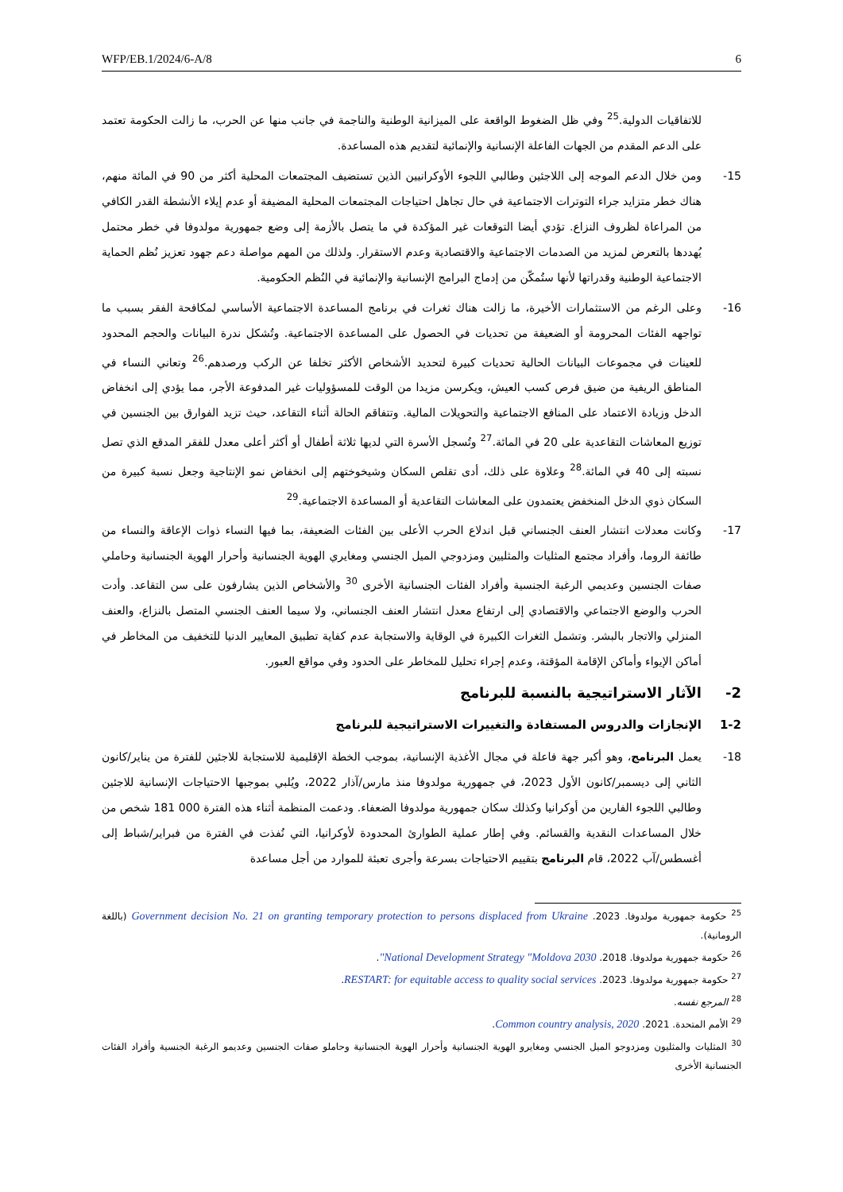WFP/EB.1/2024/6-A/8 6
للاتفاقيات الدولية.<sup>25</sup> وفي ظل الضغوط الواقعة على الميزانية الوطنية والناجمة في جانب منها عن الحرب، ما زالت الحكومة تعتمد على الدعم المقدم من الجهات الفاعلة الإنسانية والإنمائية لتقديم هذه المساعدة.
15- ومن خلال الدعم الموجه إلى اللاجئين وطالبي اللجوء الأوكرانيين الذين تستضيف المجتمعات المحلية أكثر من 90 في المائة منهم، هناك خطر متزايد جراء التوترات الاجتماعية في حال تجاهل احتياجات المجتمعات المحلية المضيفة أو عدم إيلاء الأنشطة القدر الكافي من المراعاة لظروف النزاع. تؤدي أيضا التوقعات غير المؤكدة في ما يتصل بالأزمة إلى وضع جمهورية مولدوفا في خطر محتمل يُهددها بالتعرض لمزيد من الصدمات الاجتماعية والاقتصادية وعدم الاستقرار. ولذلك من المهم مواصلة دعم جهود تعزيز نُظم الحماية الاجتماعية الوطنية وقدراتها لأنها ستُمكّن من إدماج البرامج الإنسانية والإنمائية في النُظم الحكومية.
16- وعلى الرغم من الاستثمارات الأخيرة، ما زالت هناك ثغرات في برنامج المساعدة الاجتماعية الأساسي لمكافحة الفقر بسبب ما تواجهه الفئات المحرومة أو الضعيفة من تحديات في الحصول على المساعدة الاجتماعية. وتُشكل ندرة البيانات والحجم المحدود للعينات في مجموعات البيانات الحالية تحديات كبيرة لتحديد الأشخاص الأكثر تخلفا عن الركب ورصدهم.<sup>26</sup> وتعاني النساء في المناطق الريفية من ضيق فرص كسب العيش، ويكرسن مزيدا من الوقت للمسؤوليات غير المدفوعة الأجر، مما يؤدي إلى انخفاض الدخل وزيادة الاعتماد على المنافع الاجتماعية والتحويلات المالية. وتتفاقم الحالة أثناء التقاعد، حيث تزيد الفوارق بين الجنسين في توزيع المعاشات التقاعدية على 20 في المائة.<sup>27</sup> وتُسجل الأسرة التي لديها ثلاثة أطفال أو أكثر أعلى معدل للفقر المدقع الذي تصل نسبته إلى 40 في المائة.<sup>28</sup> وعلاوة على ذلك، أدى تقلص السكان وشيخوختهم إلى انخفاض نمو الإنتاجية وجعل نسبة كبيرة من السكان ذوي الدخل المنخفض يعتمدون على المعاشات التقاعدية أو المساعدة الاجتماعية.<sup>29</sup>
17- وكانت معدلات انتشار العنف الجنساني قبل اندلاع الحرب الأعلى بين الفئات الضعيفة، بما فيها النساء ذوات الإعاقة والنساء من طائفة الروما، وأفراد مجتمع المثليات والمثليين ومزدوجي الميل الجنسي ومغايري الهوية الجنسانية وأحرار الهوية الجنسانية وحاملي صفات الجنسين وعديمي الرغبة الجنسية وأفراد الفئات الجنسانية الأخرى <sup>30</sup> والأشخاص الذين يشارفون على سن التقاعد. وأدت الحرب والوضع الاجتماعي والاقتصادي إلى ارتفاع معدل انتشار العنف الجنساني، ولا سيما العنف الجنسي المتصل بالنزاع، والعنف المنزلي والاتجار بالبشر. وتشمل الثغرات الكبيرة في الوقاية والاستجابة عدم كفاية تطبيق المعايير الدنيا للتخفيف من المخاطر في أماكن الإيواء وأماكن الإقامة المؤقتة، وعدم إجراء تحليل للمخاطر على الحدود وفي مواقع العبور.
2- الآثار الاستراتيجية بالنسبة للبرنامج
1-2 الإنجازات والدروس المستفادة والتغييرات الاستراتيجية للبرنامج
18- يعمل البرنامج، وهو أكبر جهة فاعلة في مجال الأغذية الإنسانية، بموجب الخطة الإقليمية للاستجابة للاجئين للفترة من يناير/كانون الثاني إلى ديسمبر/كانون الأول 2023، في جمهورية مولدوفا منذ مارس/آذار 2022، ويُلبي بموجبها الاحتياجات الإنسانية للاجئين وطالبي اللجوء الفارين من أوكرانيا وكذلك سكان جمهورية مولدوفا الضعفاء. ودعمت المنظمة أثناء هذه الفترة 000 181 شخص من خلال المساعدات النقدية والقسائم. وفي إطار عملية الطوارئ المحدودة لأوكرانيا، التي نُفذت في الفترة من فبراير/شباط إلى أغسطس/آب 2022، قام البرنامج بتقييم الاحتياجات بسرعة وأجرى تعبئة للموارد من أجل مساعدة
<sup>25</sup> حكومة جمهورية مولدوفا. 2023. Government decision No. 21 on granting temporary protection to persons displaced from Ukraine (باللغة الرومانية).
<sup>26</sup> حكومة جمهورية مولدوفا. 2018. National Development Strategy "Moldova 2030".
<sup>27</sup> حكومة جمهورية مولدوفا. 2023. RESTART: for equitable access to quality social services.
<sup>28</sup> المرجع نفسه.
<sup>29</sup> الأمم المتحدة. 2021. Common country analysis, 2020.
<sup>30</sup> المثليات والمثليون ومزدوجو الميل الجنسي ومغايرو الهوية الجنسانية وأحرار الهوية الجنسانية وحاملو صفات الجنسين وعديمو الرغبة الجنسية وأفراد الفئات الجنسانية الأخرى